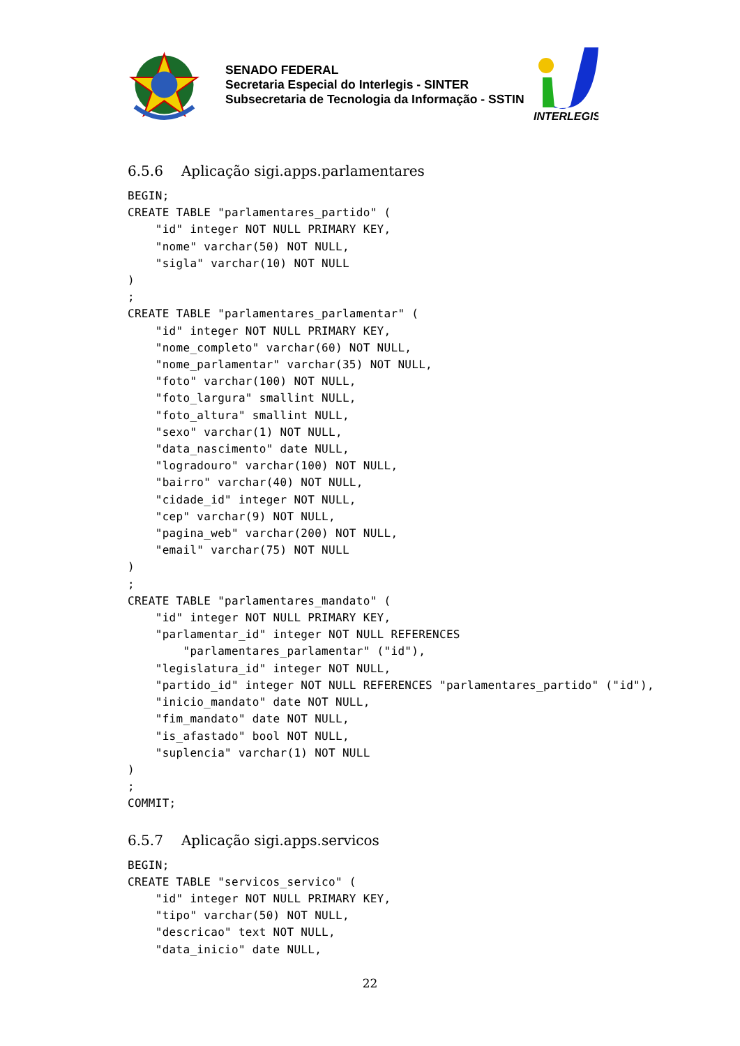SENADO FEDERAL
Secretaria Especial do Interlegis - SINTER
Subsecretaria de Tecnologia da Informação - SSTIN
INTERLEGIS
6.5.6 Aplicação sigi.apps.parlamentares
BEGIN;
CREATE TABLE "parlamentares_partido" (
    "id" integer NOT NULL PRIMARY KEY,
    "nome" varchar(50) NOT NULL,
    "sigla" varchar(10) NOT NULL
)
;
CREATE TABLE "parlamentares_parlamentar" (
    "id" integer NOT NULL PRIMARY KEY,
    "nome_completo" varchar(60) NOT NULL,
    "nome_parlamentar" varchar(35) NOT NULL,
    "foto" varchar(100) NOT NULL,
    "foto_largura" smallint NULL,
    "foto_altura" smallint NULL,
    "sexo" varchar(1) NOT NULL,
    "data_nascimento" date NULL,
    "logradouro" varchar(100) NOT NULL,
    "bairro" varchar(40) NOT NULL,
    "cidade_id" integer NOT NULL,
    "cep" varchar(9) NOT NULL,
    "pagina_web" varchar(200) NOT NULL,
    "email" varchar(75) NOT NULL
)
;
CREATE TABLE "parlamentares_mandato" (
    "id" integer NOT NULL PRIMARY KEY,
    "parlamentar_id" integer NOT NULL REFERENCES
        "parlamentares_parlamentar" ("id"),
    "legislatura_id" integer NOT NULL,
    "partido_id" integer NOT NULL REFERENCES "parlamentares_partido" ("id"),
    "inicio_mandato" date NOT NULL,
    "fim_mandato" date NOT NULL,
    "is_afastado" bool NOT NULL,
    "suplencia" varchar(1) NOT NULL
)
;
COMMIT;
6.5.7 Aplicação sigi.apps.servicos
BEGIN;
CREATE TABLE "servicos_servico" (
    "id" integer NOT NULL PRIMARY KEY,
    "tipo" varchar(50) NOT NULL,
    "descricao" text NOT NULL,
    "data_inicio" date NULL,
22